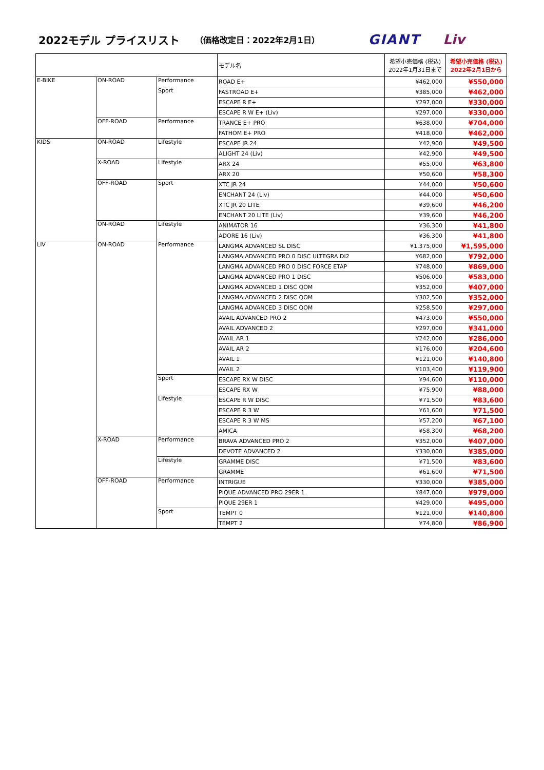2022モデル プライスリスト （価格改定日：2022年2月1日） GIANT Liv
| | | | モデル名 | 希望小売価格 (税込) 2022年1月31日まで | 希望小売価格 (税込) 2022年2月1日から |
| --- | --- | --- | --- | --- | --- |
| E-BIKE | ON-ROAD | Performance | ROAD E+ | ¥462,000 | ¥550,000 |
| | | Sport | FASTROAD E+ | ¥385,000 | ¥462,000 |
| | | | ESCAPE R E+ | ¥297,000 | ¥330,000 |
| | | | ESCAPE R W E+ (Liv) | ¥297,000 | ¥330,000 |
| | OFF-ROAD | Performance | TRANCE E+ PRO | ¥638,000 | ¥704,000 |
| | | | FATHOM E+ PRO | ¥418,000 | ¥462,000 |
| KIDS | ON-ROAD | Lifestyle | ESCAPE JR 24 | ¥42,900 | ¥49,500 |
| | | | ALIGHT 24 (Liv) | ¥42,900 | ¥49,500 |
| | X-ROAD | Lifestyle | ARX 24 | ¥55,000 | ¥63,800 |
| | | | ARX 20 | ¥50,600 | ¥58,300 |
| | OFF-ROAD | Sport | XTC JR 24 | ¥44,000 | ¥50,600 |
| | | | ENCHANT 24 (Liv) | ¥44,000 | ¥50,600 |
| | | | XTC JR 20 LITE | ¥39,600 | ¥46,200 |
| | | | ENCHANT 20 LITE (Liv) | ¥39,600 | ¥46,200 |
| | ON-ROAD | Lifestyle | ANIMATOR 16 | ¥36,300 | ¥41,800 |
| | | | ADORE 16 (Liv) | ¥36,300 | ¥41,800 |
| LIV | ON-ROAD | Performance | LANGMA ADVANCED SL DISC | ¥1,375,000 | ¥1,595,000 |
| | | | LANGMA ADVANCED PRO 0 DISC ULTEGRA DI2 | ¥682,000 | ¥792,000 |
| | | | LANGMA ADVANCED PRO 0 DISC FORCE ETAP | ¥748,000 | ¥869,000 |
| | | | LANGMA ADVANCED PRO 1 DISC | ¥506,000 | ¥583,000 |
| | | | LANGMA ADVANCED 1 DISC QOM | ¥352,000 | ¥407,000 |
| | | | LANGMA ADVANCED 2 DISC QOM | ¥302,500 | ¥352,000 |
| | | | LANGMA ADVANCED 3 DISC QOM | ¥258,500 | ¥297,000 |
| | | | AVAIL ADVANCED PRO 2 | ¥473,000 | ¥550,000 |
| | | | AVAIL ADVANCED 2 | ¥297,000 | ¥341,000 |
| | | | AVAIL AR 1 | ¥242,000 | ¥286,000 |
| | | | AVAIL AR 2 | ¥176,000 | ¥204,600 |
| | | | AVAIL 1 | ¥121,000 | ¥140,800 |
| | | | AVAIL 2 | ¥103,400 | ¥119,900 |
| | | Sport | ESCAPE RX W DISC | ¥94,600 | ¥110,000 |
| | | | ESCAPE RX W | ¥75,900 | ¥88,000 |
| | | Lifestyle | ESCAPE R W DISC | ¥71,500 | ¥83,600 |
| | | | ESCAPE R 3 W | ¥61,600 | ¥71,500 |
| | | | ESCAPE R 3 W MS | ¥57,200 | ¥67,100 |
| | | | AMICA | ¥58,300 | ¥68,200 |
| | X-ROAD | Performance | BRAVA ADVANCED PRO 2 | ¥352,000 | ¥407,000 |
| | | | DEVOTE ADVANCED 2 | ¥330,000 | ¥385,000 |
| | | Lifestyle | GRAMME DISC | ¥71,500 | ¥83,600 |
| | | | GRAMME | ¥61,600 | ¥71,500 |
| | OFF-ROAD | Performance | INTRIGUE | ¥330,000 | ¥385,000 |
| | | | PIQUE ADVANCED PRO 29ER 1 | ¥847,000 | ¥979,000 |
| | | | PIQUE 29ER 1 | ¥429,000 | ¥495,000 |
| | | Sport | TEMPT 0 | ¥121,000 | ¥140,800 |
| | | | TEMPT 2 | ¥74,800 | ¥86,900 |